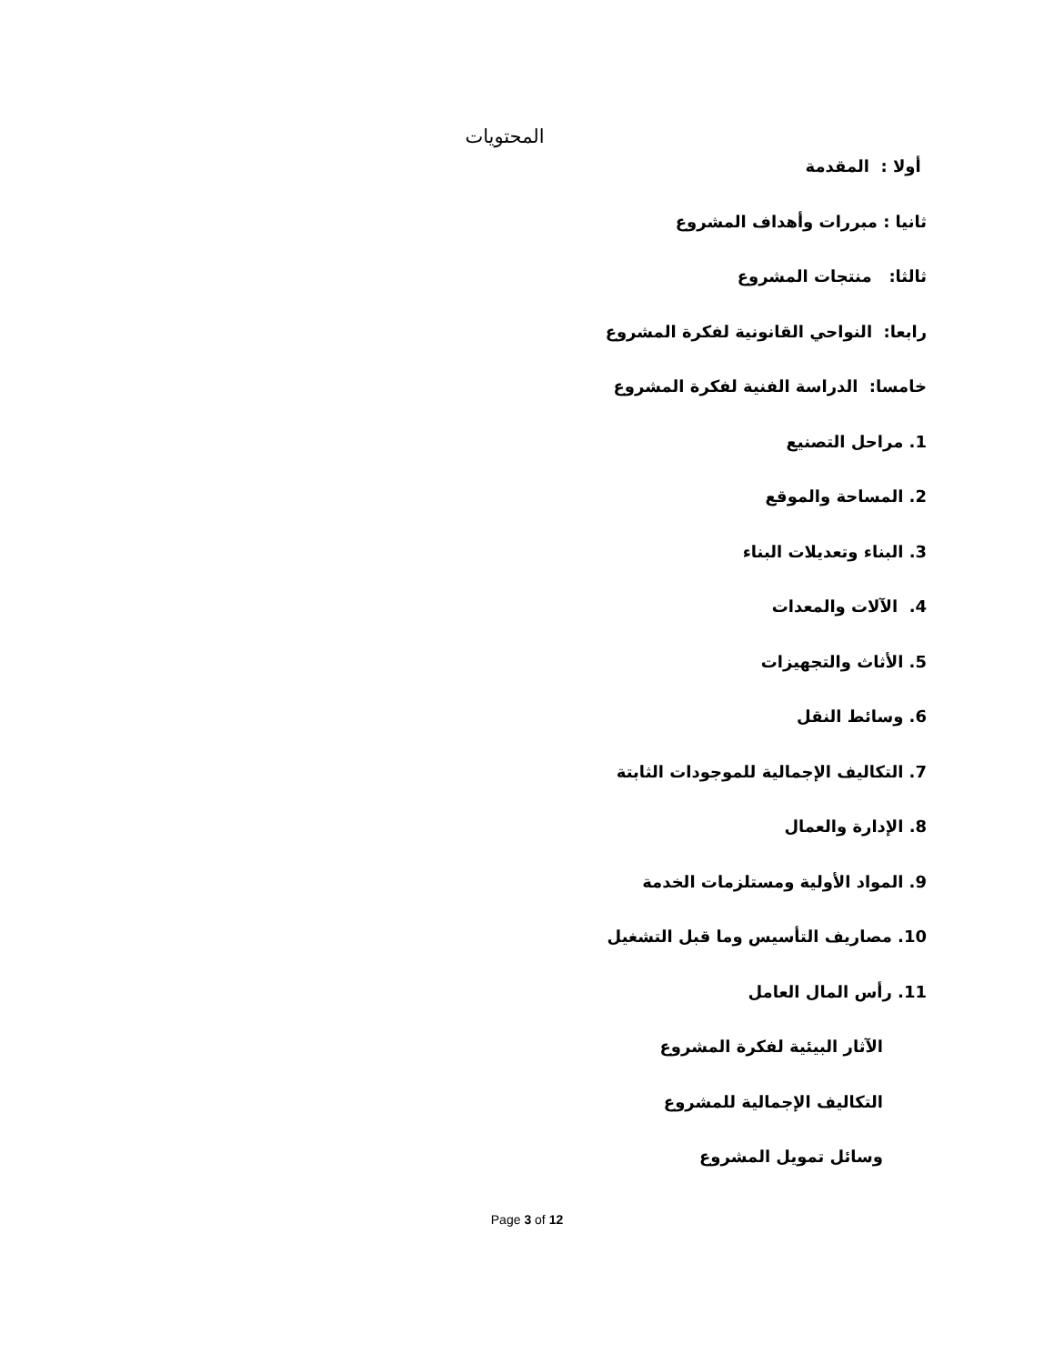المحتويات
أولا : المقدمة
ثانيا : مبررات وأهداف المشروع
ثالثا: منتجات المشروع
رابعا: النواحي القانونية لفكرة المشروع
خامسا: الدراسة الفنية لفكرة المشروع
1. مراحل التصنيع
2. المساحة والموقع
3. البناء وتعديلات البناء
4. الآلات والمعدات
5. الأثاث والتجهيزات
6. وسائط النقل
7. التكاليف الإجمالية للموجودات الثابتة
8. الإدارة والعمال
9. المواد الأولية ومستلزمات الخدمة
10. مصاريف التأسيس وما قبل التشغيل
11. رأس المال العامل
الآثار البيئية لفكرة المشروع
التكاليف الإجمالية للمشروع
وسائل تمويل المشروع
Page 3 of 12